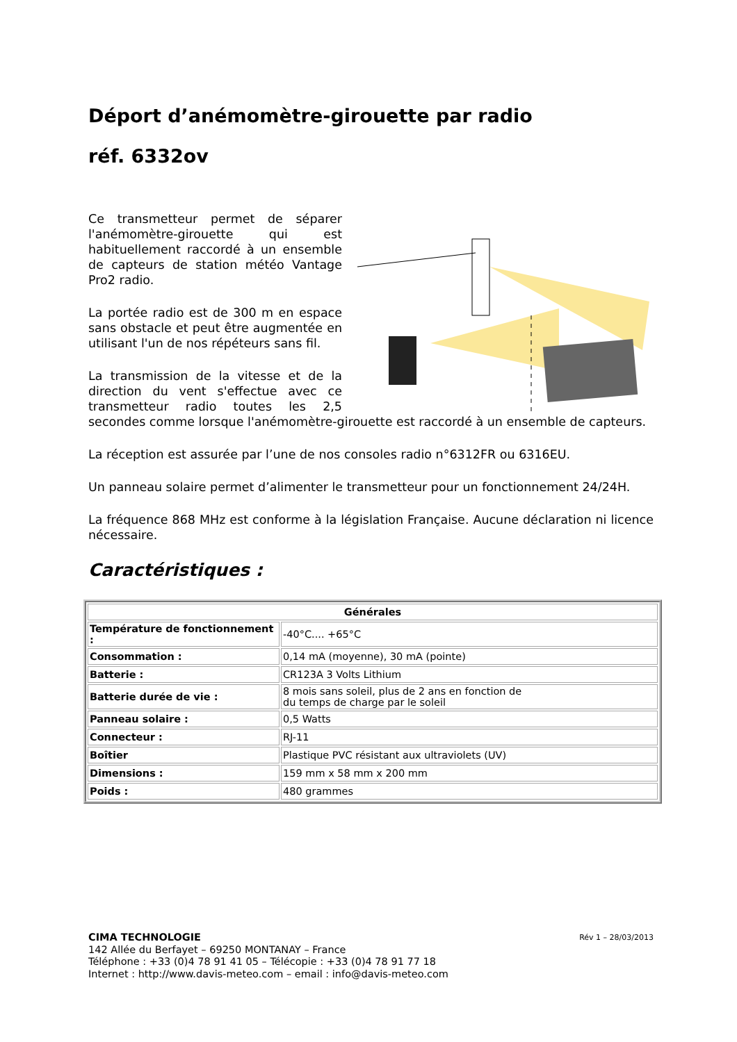Déport d’anémomètre-girouette par radio
réf. 6332ov
Ce transmetteur permet de séparer l'anémomètre-girouette qui est habituellement raccordé à un ensemble de capteurs de station météo Vantage Pro2 radio.
La portée radio est de 300 m en espace sans obstacle et peut être augmentée en utilisant l'un de nos répéteurs sans fil.
La transmission de la vitesse et de la direction du vent s'effectue avec ce transmetteur radio toutes les 2,5 secondes comme lorsque l'anémomètre-girouette est raccordé à un ensemble de capteurs.
La réception est assurée par l’une de nos consoles radio n°6312FR ou 6316EU.
Un panneau solaire permet d’alimenter le transmetteur pour un fonctionnement 24/24H.
La fréquence 868 MHz est conforme à la législation Française. Aucune déclaration ni licence nécessaire.
Caractéristiques :
| Générales | |
| --- | --- |
| Température de fonctionnement : | -40°C.... +65°C |
| Consommation : | 0,14 mA (moyenne), 30 mA (pointe) |
| Batterie : | CR123A 3 Volts Lithium |
| Batterie durée de vie : | 8 mois sans soleil, plus de 2 ans en fonction de du temps de charge par le soleil |
| Panneau solaire : | 0,5 Watts |
| Connecteur : | RJ-11 |
| Boîtier | Plastique PVC résistant aux ultraviolets (UV) |
| Dimensions : | 159 mm x 58 mm x 200 mm |
| Poids : | 480 grammes |
Rév 1 – 28/03/2013 CIMA TECHNOLOGIE
142 Allée du Berfayet – 69250 MONTANAY – France
Téléphone : +33 (0)4 78 91 41 05 – Télécopie : +33 (0)4 78 91 77 18
Internet : http://www.davis-meteo.com – email : info@davis-meteo.com